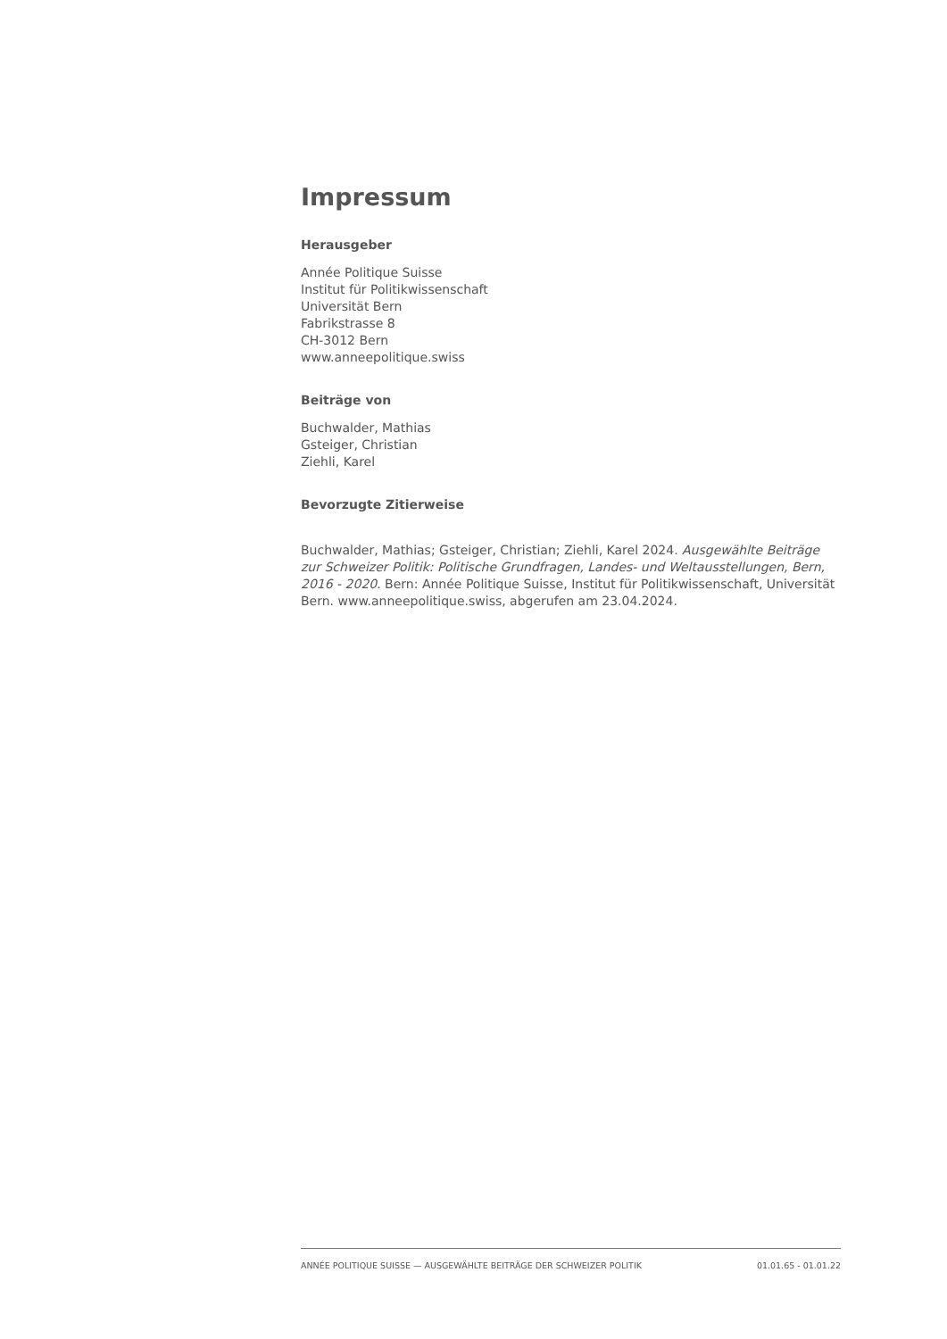Impressum
Herausgeber
Année Politique Suisse
Institut für Politikwissenschaft
Universität Bern
Fabrikstrasse 8
CH-3012 Bern
www.anneepolitique.swiss
Beiträge von
Buchwalder, Mathias
Gsteiger, Christian
Ziehli, Karel
Bevorzugte Zitierweise
Buchwalder, Mathias; Gsteiger, Christian; Ziehli, Karel 2024. Ausgewählte Beiträge zur Schweizer Politik: Politische Grundfragen, Landes- und Weltausstellungen, Bern, 2016 - 2020. Bern: Année Politique Suisse, Institut für Politikwissenschaft, Universität Bern. www.anneepolitique.swiss, abgerufen am 23.04.2024.
ANNÉE POLITIQUE SUISSE — AUSGEWÄHLTE BEITRÄGE DER SCHWEIZER POLITIK 01.01.65 - 01.01.22